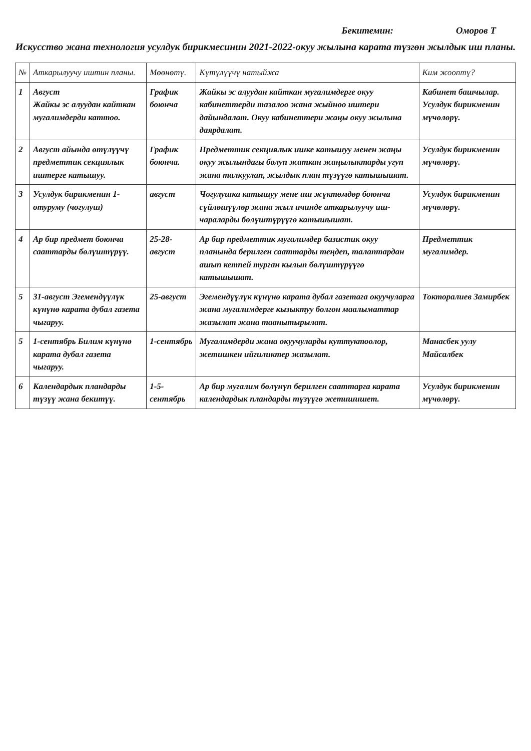Бекитемин: Оморов Т
Искусство жана технология усулдук бирикмесинин 2021-2022-окуу жылына карата түзгөн жылдык иш планы.
| № | Аткарылуучу иштин планы. | Мөөнөтү. | Күтүлүүчү натыйжа | Ким жооптү? |
| --- | --- | --- | --- | --- |
| 1 | Август Жайкы эс алуудан кайткан мугалимдерди каттоо. | График боюнча | Жайкы эс алуудан кайткан мугалимдерге окуу кабинеттерди тазалоо жана жыйноо иштери дайындалат. Окуу кабинеттери жаңы окуу жылына даярдалат. | Кабинет башчылар. Усулдук бирикменин мүчөлөрү. |
| 2 | Август айында өтүлүүчү предметтик секциялык иштерге катышуу. | График боюнча. | Предметтик секциялык ишке катышуу менен жаңы окуу жылындагы болуп жаткан жаңылыктарды угуп жана талкуулап, жылдык план түзүүгө катышышат. | Усулдук бирикменин мүчөлөрү. |
| 3 | Усулдук бирикменин 1-отуруму (чогулуш) | август | Чогулушка катышуу мене иш жүктөмдөр боюнча сүйлөшүүлөр жана жыл ичинде аткарылуучу иш-чараларды бөлүштүрүүгө катышышат. | Усулдук бирикменин мүчөлөрү. |
| 4 | Ар бир предмет боюнча сааттарды бөлүштүрүү. | 25-28-август | Ар бир предметтик мугалимдер базистик окуу планында берилген сааттарды теңдеп, талаптардан ашып кетпей турган кылып бөлүштүрүүгө катышышат. | Предметтик мугалимдер. |
| 5 | 31-август Эгемендүүлүк күнүнө карата дубал газета чыгаруу. | 25-август | Эгемендүүлүк күнүнө карата дубал газетага окуучуларга жана мугалимдерге кызыктуу болгон маалыматтар жазылат жана таанытырылат. | Токторалиев Замирбек |
| 5 | 1-сентябрь Билим күнүнө карата дубал газета чыгаруу. | 1-сентябрь | Мугалимдерди жана окуучуларды куттуктоолор, жетишкен ийгиликтер жазылат. | Манасбек уулу Майсалбек |
| 6 | Календардык пландарды түзүү жана бекитүү. | 1-5-сентябрь | Ар бир мугалим бөлүнүп берилген сааттарга карата календардык пландарды түзүүгө жетишишет. | Усулдук бирикменин мүчөлөрү. |